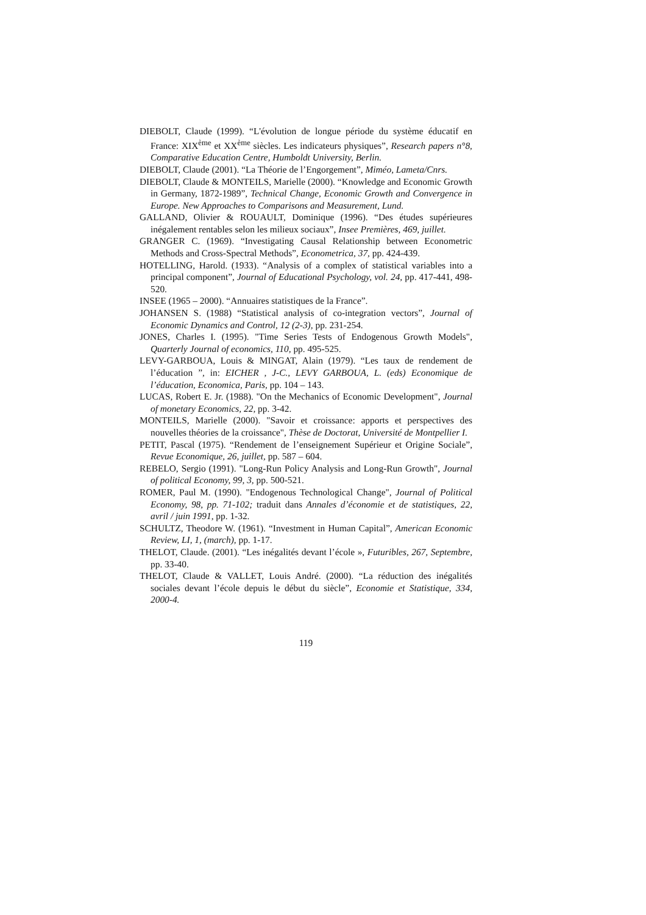DIEBOLT, Claude (1999). “L'évolution de longue période du système éducatif en France: XIX<sup>ème</sup> et XX<sup>ème</sup> siècles. Les indicateurs physiques”, Research papers n°8, Comparative Education Centre, Humboldt University, Berlin.
DIEBOLT, Claude (2001). “La Théorie de l’Engorgement”, Miméo, Lameta/Cnrs.
DIEBOLT, Claude & MONTEILS, Marielle (2000). “Knowledge and Economic Growth in Germany, 1872-1989”, Technical Change, Economic Growth and Convergence in Europe. New Approaches to Comparisons and Measurement, Lund.
GALLAND, Olivier & ROUAULT, Dominique (1996). “Des études supérieures inégalement rentables selon les milieux sociaux”, Insee Premières, 469, juillet.
GRANGER C. (1969). “Investigating Causal Relationship between Econometric Methods and Cross-Spectral Methods”, Econometrica, 37, pp. 424-439.
HOTELLING, Harold. (1933). “Analysis of a complex of statistical variables into a principal component”, Journal of Educational Psychology, vol. 24, pp. 417-441, 498-520.
INSEE (1965 – 2000). “Annuaires statistiques de la France”.
JOHANSEN S. (1988) “Statistical analysis of co-integration vectors”, Journal of Economic Dynamics and Control, 12 (2-3), pp. 231-254.
JONES, Charles I. (1995). "Time Series Tests of Endogenous Growth Models", Quarterly Journal of economics, 110, pp. 495-525.
LEVY-GARBOUA, Louis & MINGAT, Alain (1979). “Les taux de rendement de l’éducation ”, in: EICHER , J-C., LEVY GARBOUA, L. (eds) Economique de l’éducation, Economica, Paris, pp. 104 – 143.
LUCAS, Robert E. Jr. (1988). "On the Mechanics of Economic Development", Journal of monetary Economics, 22, pp. 3-42.
MONTEILS, Marielle (2000). "Savoir et croissance: apports et perspectives des nouvelles théories de la croissance", Thèse de Doctorat, Université de Montpellier I.
PETIT, Pascal (1975). “Rendement de l’enseignement Supérieur et Origine Sociale”, Revue Economique, 26, juillet, pp. 587 – 604.
REBELO, Sergio (1991). "Long-Run Policy Analysis and Long-Run Growth", Journal of political Economy, 99, 3, pp. 500-521.
ROMER, Paul M. (1990). "Endogenous Technological Change", Journal of Political Economy, 98, pp. 71-102; traduit dans Annales d’économie et de statistiques, 22, avril / juin 1991, pp. 1-32.
SCHULTZ, Theodore W. (1961). “Investment in Human Capital”, American Economic Review, LI, 1, (march), pp. 1-17.
THELOT, Claude. (2001). “Les inégalités devant l’école », Futuribles, 267, Septembre, pp. 33-40.
THELOT, Claude & VALLET, Louis André. (2000). “La réduction des inégalités sociales devant l’école depuis le début du siècle”, Economie et Statistique, 334, 2000-4.
119